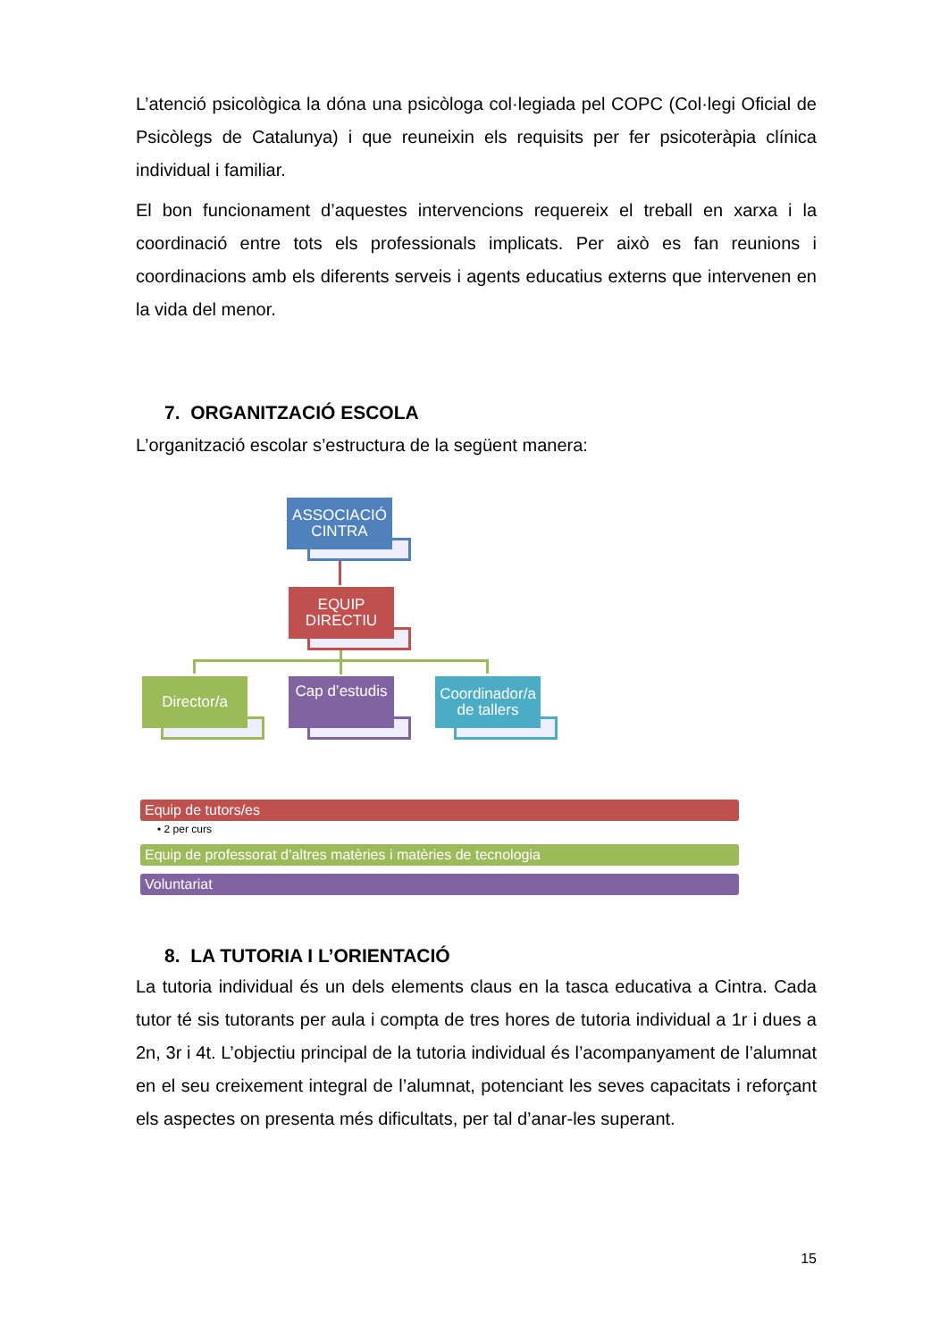L’atenció psicològica la dóna una psicòloga col·legiada pel COPC (Col·legi Oficial de Psicòlegs de Catalunya) i que reuneixin els requisits per fer psicoteràpia clínica individual i familiar.
El bon funcionament d’aquestes intervencions requereix el treball en xarxa i la coordinació entre tots els professionals implicats. Per això es fan reunions i coordinacions amb els diferents serveis i agents educatius externs que intervenen en la vida del menor.
7. ORGANITZACIÓ ESCOLA
L’organització escolar s’estructura de la següent manera:
ASSOCIACIÓ CINTRA
EQUIP DIRECTIU
Director/a
Cap d’estudis
Coordinador/a de tallers
Equip de tutors/es
• 2 per curs
Equip de professorat d’altres matèries i matèries de tecnologia
Voluntariat
8. LA TUTORIA I L’ORIENTACIÓ
La tutoria individual és un dels elements claus en la tasca educativa a Cintra. Cada tutor té sis tutorants per aula i compta de tres hores de tutoria individual a 1r i dues a 2n, 3r i 4t. L’objectiu principal de la tutoria individual és l’acompanyament de l’alumnat en el seu creixement integral de l’alumnat, potenciant les seves capacitats i reforçant els aspectes on presenta més dificultats, per tal d’anar-les superant.
15